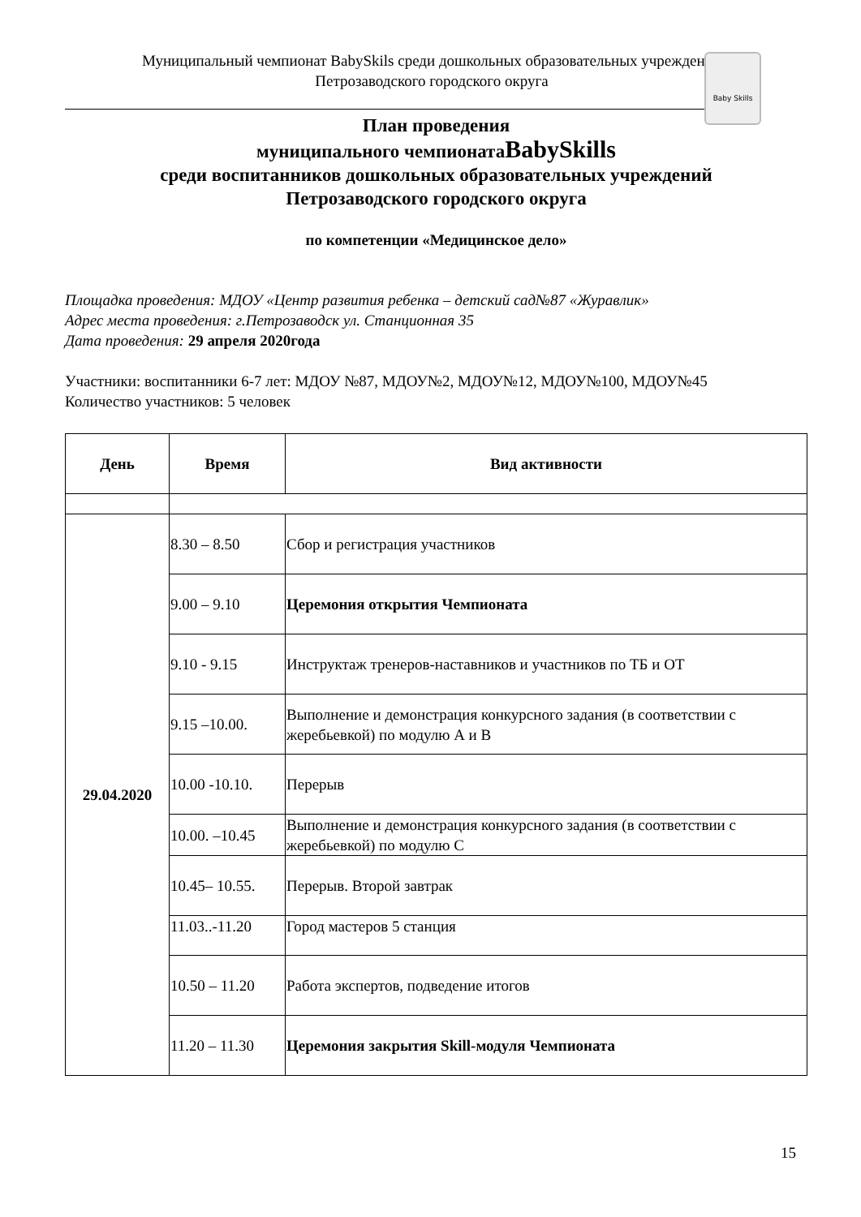Муниципальный чемпионат BabySkils среди дошкольных образовательных учреждений
Петрозаводского городского округа
Baby Skills
План проведения
муниципального чемпионатаBabySkills
среди воспитанников дошкольных образовательных учреждений
Петрозаводского городского округа
по компетенции «Медицинское дело»
Площадка проведения: МДОУ «Центр развития ребенка – детский сад№87 «Журавлик»
Адрес места проведения: г.Петрозаводск ул. Станционная 35
Дата проведения: 29 апреля 2020года
Участники: воспитанники 6-7 лет: МДОУ №87, МДОУ№2, МДОУ№12, МДОУ№100, МДОУ№45
Количество участников: 5 человек
| День | Время | Вид активности |
| --- | --- | --- |
| 29.04.2020 | 8.30 – 8.50 | Сбор и регистрация участников |
| | 9.00 – 9.10 | Церемония открытия Чемпионата |
| | 9.10 - 9.15 | Инструктаж тренеров-наставников и участников по ТБ и ОТ |
| | 9.15 –10.00. | Выполнение и демонстрация конкурсного задания (в соответствии с жеребьевкой) по модулю А и В |
| | 10.00 -10.10. | Перерыв |
| | 10.00. –10.45 | Выполнение и демонстрация конкурсного задания (в соответствии с жеребьевкой) по модулю С |
| | 10.45– 10.55. | Перерыв. Второй завтрак |
| | 11.03..-11.20 | Город мастеров 5 станция |
| | 10.50 – 11.20 | Работа экспертов, подведение итогов |
| | 11.20 – 11.30 | Церемония закрытия Skill-модуля Чемпионата |
15